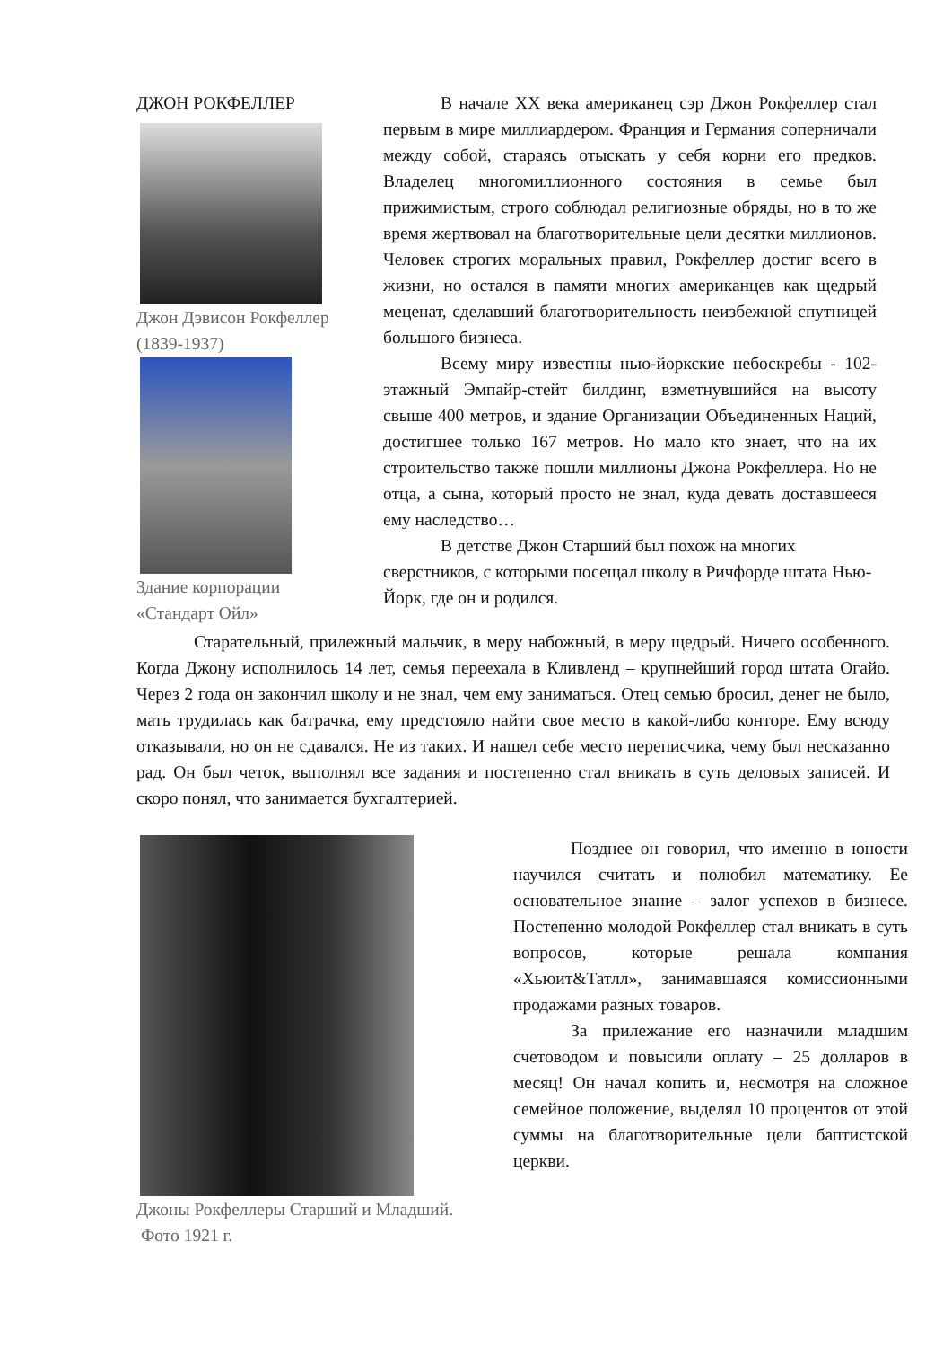ДЖОН РОКФЕЛЛЕР
Джон Дэвисон Рокфеллер
(1839-1937)
Здание корпорации
«Стандарт Ойл»
В начале XX века американец сэр Джон Рокфеллер стал первым в мире миллиардером. Франция и Германия соперничали между собой, стараясь отыскать у себя корни его предков. Владелец многомиллионного состояния в семье был прижимистым, строго соблюдал религиозные обряды, но в то же время жертвовал на благотворительные цели десятки миллионов. Человек строгих моральных правил, Рокфеллер достиг всего в жизни, но остался в памяти многих американцев как щедрый меценат, сделавший благотворительность неизбежной спутницей большого бизнеса.
Всему миру известны нью-йоркские небоскребы - 102-этажный Эмпайр-стейт билдинг, взметнувшийся на высоту свыше 400 метров, и здание Организации Объединенных Наций, достигшее только 167 метров. Но мало кто знает, что на их строительство также пошли миллионы Джона Рокфеллера. Но не отца, а сына, который просто не знал, куда девать доставшееся ему наследство…
В детстве Джон Старший был похож на многих сверстников, с которыми посещал школу в Ричфорде штата Нью-Йорк, где он и родился.
Старательный, прилежный мальчик, в меру набожный, в меру щедрый. Ничего особенного. Когда Джону исполнилось 14 лет, семья переехала в Кливленд – крупнейший город штата Огайо. Через 2 года он закончил школу и не знал, чем ему заниматься. Отец семью бросил, денег не было, мать трудилась как батрачка, ему предстояло найти свое место в какой-либо конторе. Ему всюду отказывали, но он не сдавался. Не из таких. И нашел себе место переписчика, чему был несказанно рад. Он был четок, выполнял все задания и постепенно стал вникать в суть деловых записей. И скоро понял, что занимается бухгалтерией.
Джоны Рокфеллеры Старший и Младший.
Фото 1921 г.
Позднее он говорил, что именно в юности научился считать и полюбил математику. Ее основательное знание – залог успехов в бизнесе. Постепенно молодой Рокфеллер стал вникать в суть вопросов, которые решала компания «Хьюит&Татлл», занимавшаяся комиссионными продажами разных товаров.
За прилежание его назначили младшим счетоводом и повысили оплату – 25 долларов в месяц! Он начал копить и, несмотря на сложное семейное положение, выделял 10 процентов от этой суммы на благотворительные цели баптистской церкви.